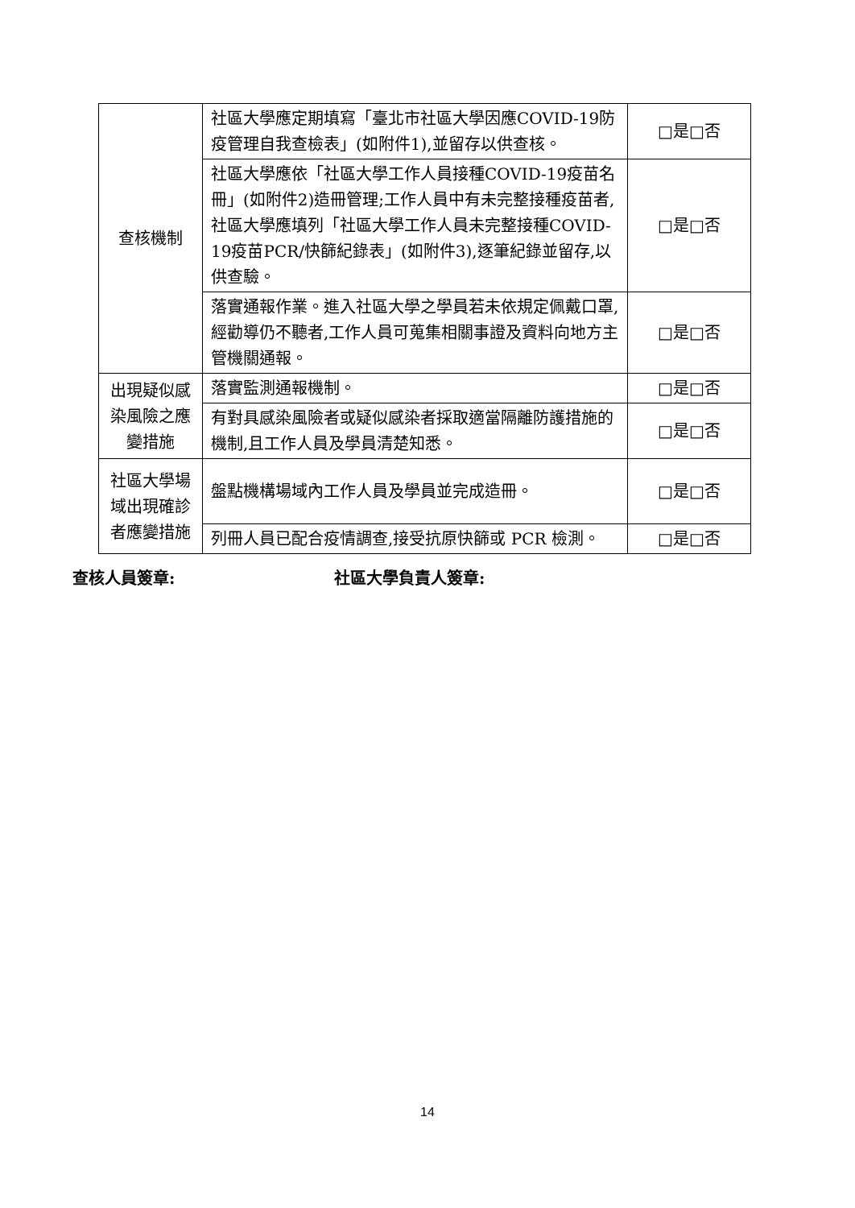| 查核機制 | 社區大學應定期填寫「臺北市社區大學因應COVID-19防疫管理自我查檢表」(如附件1),並留存以供查核。 | □是□否 |
| | 社區大學應依「社區大學工作人員接種COVID-19疫苗名冊」(如附件2)造冊管理;工作人員中有未完整接種疫苗者,社區大學應填列「社區大學工作人員未完整接種COVID-19疫苗PCR/快篩紀錄表」(如附件3),逐筆紀錄並留存,以供查驗。 | □是□否 |
| | 落實通報作業。進入社區大學之學員若未依規定佩戴口罩,經勸導仍不聽者,工作人員可蒐集相關事證及資料向地方主管機關通報。 | □是□否 |
| 出現疑似感染風險之應變措施 | 落實監測通報機制。 | □是□否 |
| | 有對具感染風險者或疑似感染者採取適當隔離防護措施的機制,且工作人員及學員清楚知悉。 | □是□否 |
| 社區大學場域出現確診者應變措施 | 盤點機構場域內工作人員及學員並完成造冊。 | □是□否 |
| | 列冊人員已配合疫情調查,接受抗原快篩或 PCR 檢測。 | □是□否 |
查核人員簽章: 社區大學負責人簽章:
14